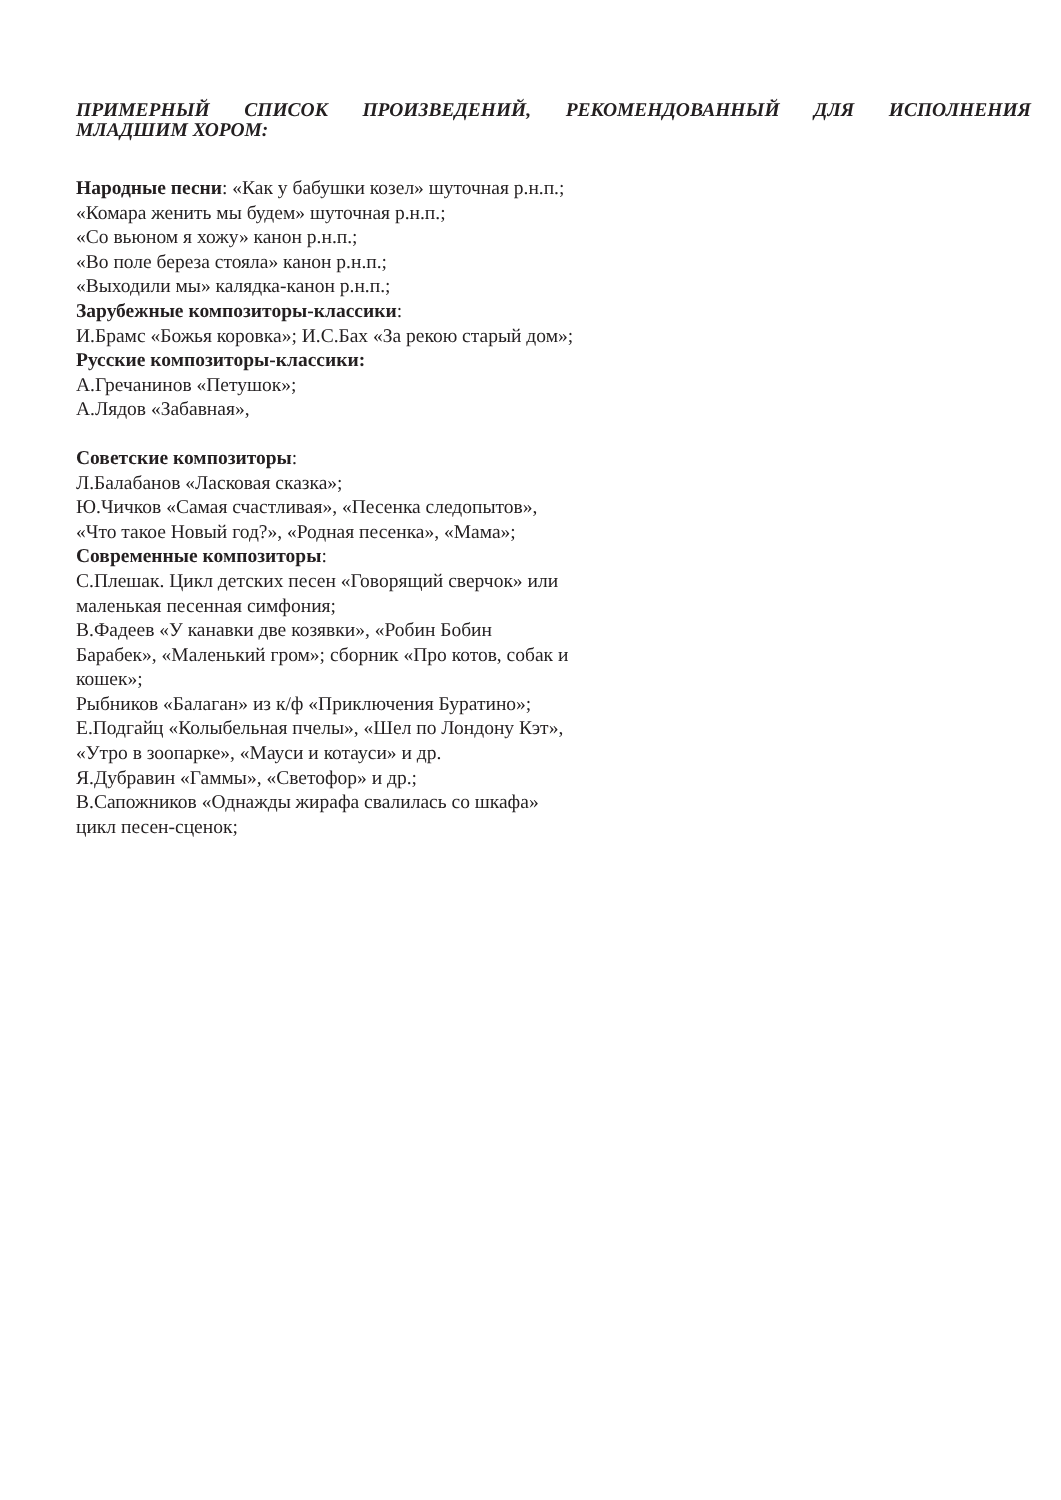ПРИМЕРНЫЙ СПИСОК ПРОИЗВЕДЕНИЙ, РЕКОМЕНДОВАННЫЙ ДЛЯ ИСПОЛНЕНИЯ МЛАДШИМ ХОРОМ:
Народные песни: «Как у бабушки козел» шуточная р.н.п.;
«Комара женить мы будем» шуточная р.н.п.;
«Со вьюном я хожу» канон р.н.п.;
«Во поле береза стояла» канон р.н.п.;
«Выходили мы» калядка-канон р.н.п.;
Зарубежные композиторы-классики:
И.Брамс «Божья коровка»; И.С.Бах «За рекою старый дом»;
Русские композиторы-классики:
А.Гречанинов «Петушок»;
А.Лядов «Забавная»,
Советские композиторы:
Л.Балабанов «Ласковая сказка»;
Ю.Чичков «Самая счастливая», «Песенка следопытов»,
«Что такое Новый год?», «Родная песенка», «Мама»;
Современные композиторы:
С.Плешак. Цикл детских песен «Говорящий сверчок» или
маленькая песенная симфония;
В.Фадеев «У канавки две козявки», «Робин Бобин
Барабек», «Маленький гром»; сборник «Про котов, собак и
кошек»;
Рыбников «Балаган» из к/ф «Приключения Буратино»;
Е.Подгайц «Колыбельная пчелы», «Шел по Лондону Кэт»,
«Утро в зоопарке», «Мауси и котауси» и др.
Я.Дубравин «Гаммы», «Светофор» и др.;
В.Сапожников «Однажды жирафа свалилась со шкафа»
цикл песен-сценок;